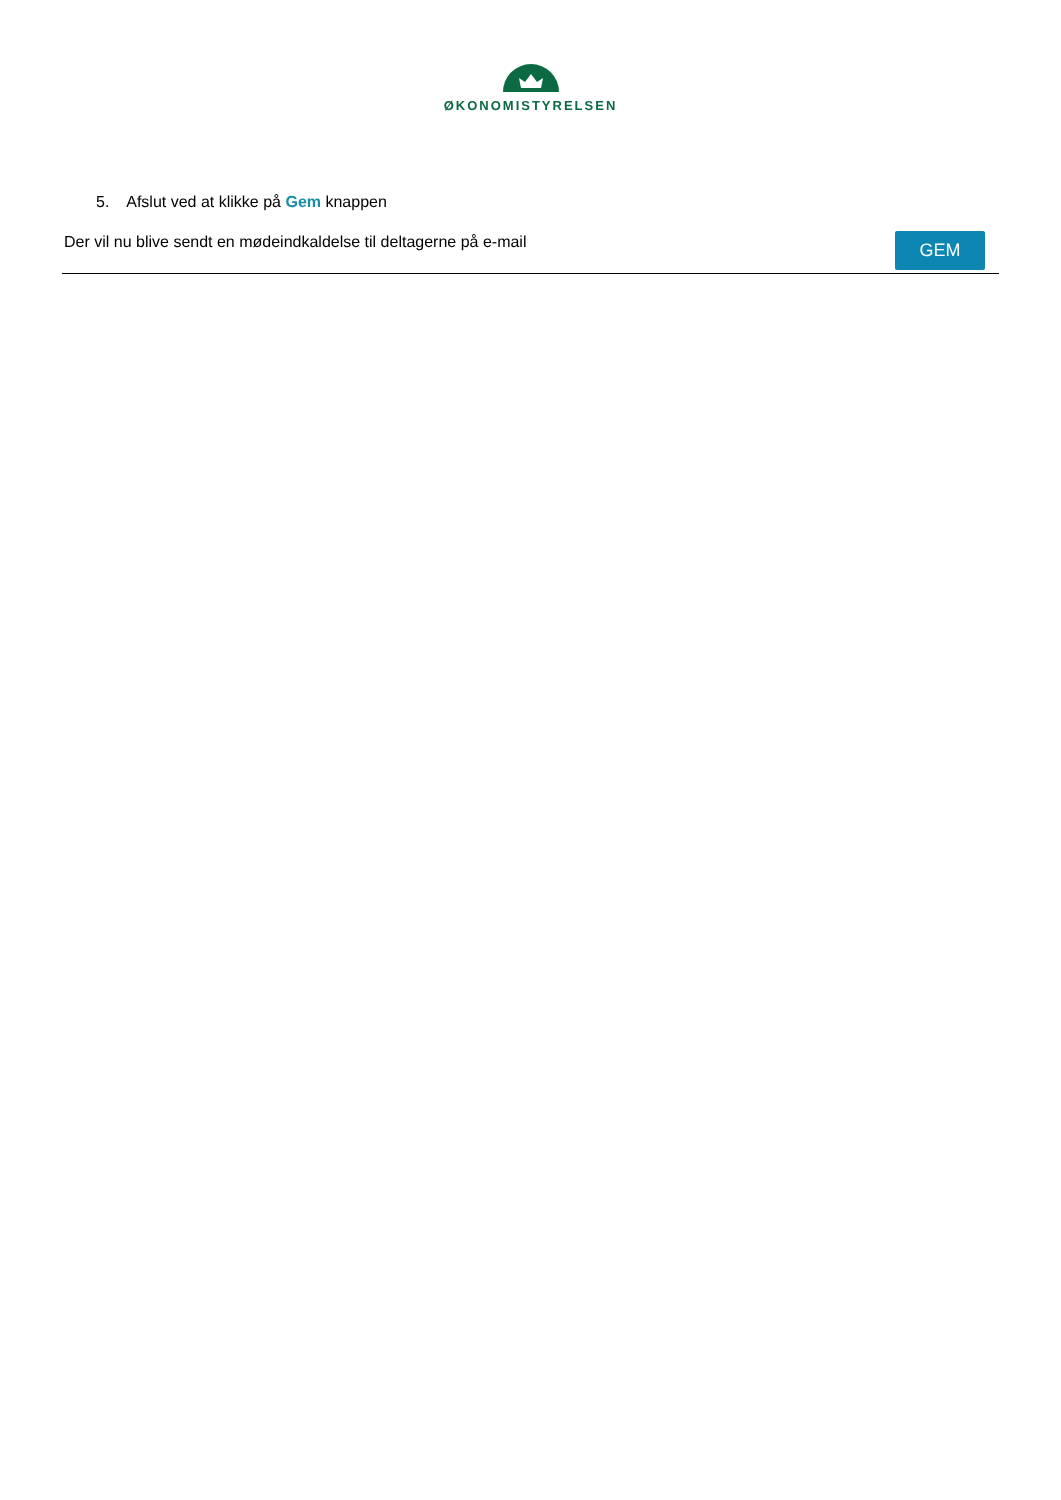ØKONOMISTYRELSEN
5. Afslut ved at klikke på Gem knappen
Der vil nu blive sendt en mødeindkaldelse til deltagerne på e-mail
GEM